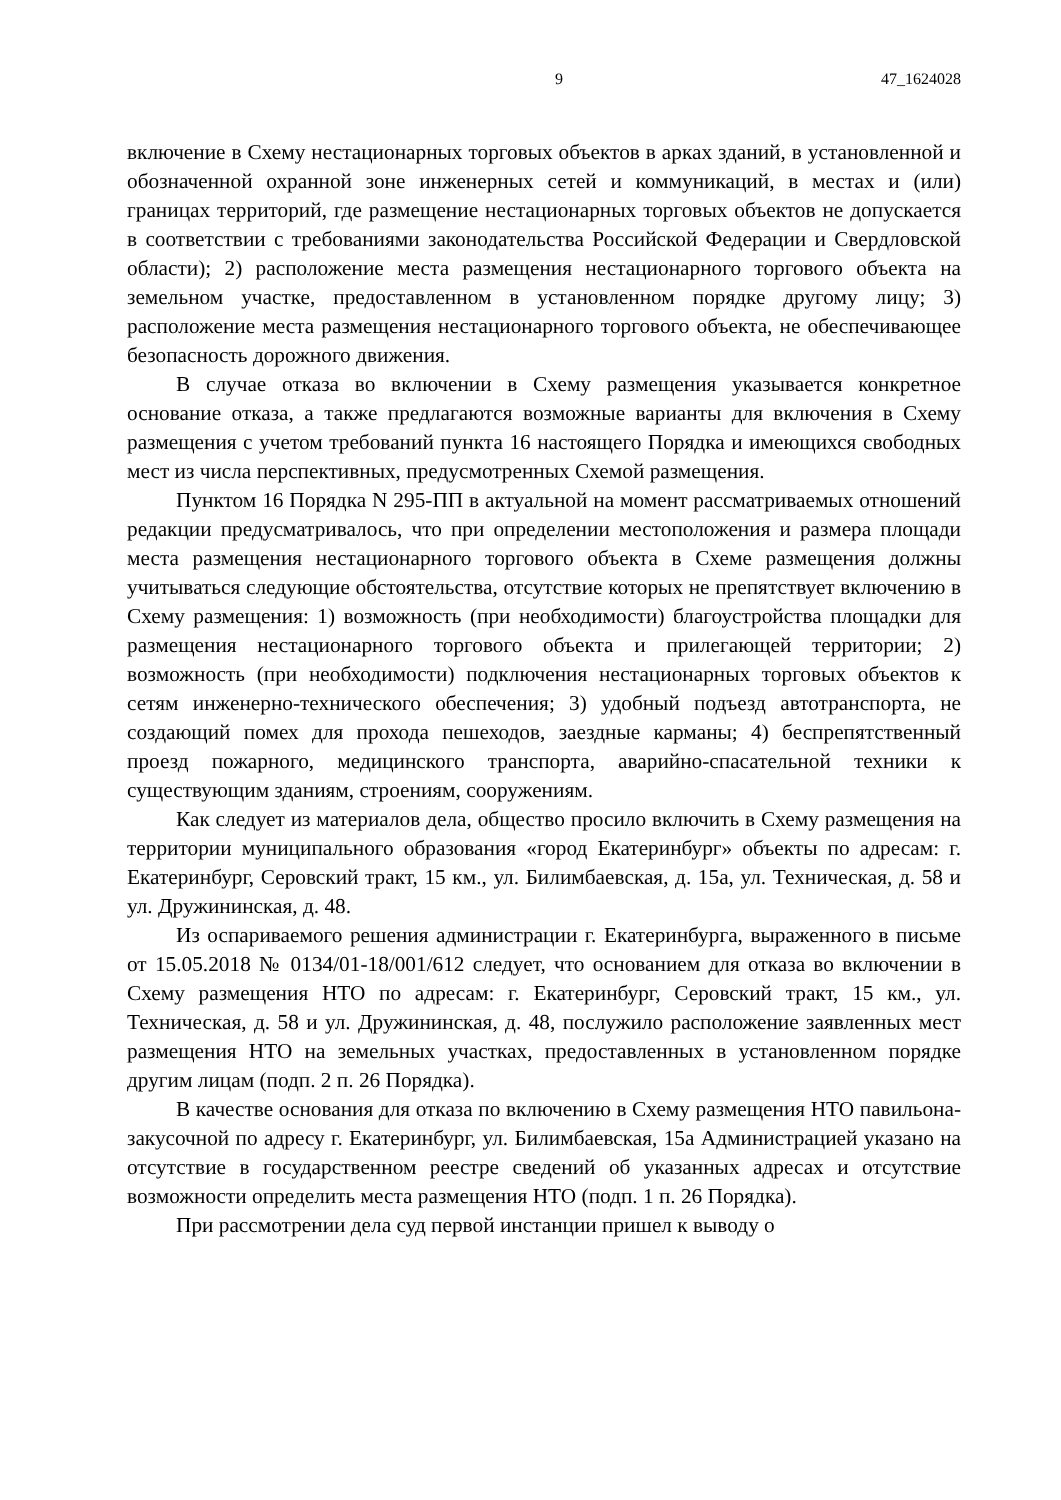9 47_1624028
включение в Схему нестационарных торговых объектов в арках зданий, в установленной и обозначенной охранной зоне инженерных сетей и коммуникаций, в местах и (или) границах территорий, где размещение нестационарных торговых объектов не допускается в соответствии с требованиями законодательства Российской Федерации и Свердловской области); 2) расположение места размещения нестационарного торгового объекта на земельном участке, предоставленном в установленном порядке другому лицу; 3) расположение места размещения нестационарного торгового объекта, не обеспечивающее безопасность дорожного движения.
В случае отказа во включении в Схему размещения указывается конкретное основание отказа, а также предлагаются возможные варианты для включения в Схему размещения с учетом требований пункта 16 настоящего Порядка и имеющихся свободных мест из числа перспективных, предусмотренных Схемой размещения.
Пунктом 16 Порядка N 295-ПП в актуальной на момент рассматриваемых отношений редакции предусматривалось, что при определении местоположения и размера площади места размещения нестационарного торгового объекта в Схеме размещения должны учитываться следующие обстоятельства, отсутствие которых не препятствует включению в Схему размещения: 1) возможность (при необходимости) благоустройства площадки для размещения нестационарного торгового объекта и прилегающей территории; 2) возможность (при необходимости) подключения нестационарных торговых объектов к сетям инженерно-технического обеспечения; 3) удобный подъезд автотранспорта, не создающий помех для прохода пешеходов, заездные карманы; 4) беспрепятственный проезд пожарного, медицинского транспорта, аварийно-спасательной техники к существующим зданиям, строениям, сооружениям.
Как следует из материалов дела, общество просило включить в Схему размещения на территории муниципального образования «город Екатеринбург» объекты по адресам: г. Екатеринбург, Серовский тракт, 15 км., ул. Билимбаевская, д. 15а, ул. Техническая, д. 58 и ул. Дружининская, д. 48.
Из оспариваемого решения администрации г. Екатеринбурга, выраженного в письме от 15.05.2018 № 0134/01-18/001/612 следует, что основанием для отказа во включении в Схему размещения НТО по адресам: г. Екатеринбург, Серовский тракт, 15 км., ул. Техническая, д. 58 и ул. Дружининская, д. 48, послужило расположение заявленных мест размещения НТО на земельных участках, предоставленных в установленном порядке другим лицам (подп. 2 п. 26 Порядка).
В качестве основания для отказа по включению в Схему размещения НТО павильона-закусочной по адресу г. Екатеринбург, ул. Билимбаевская, 15а Администрацией указано на отсутствие в государственном реестре сведений об указанных адресах и отсутствие возможности определить места размещения НТО (подп. 1 п. 26 Порядка).
При рассмотрении дела суд первой инстанции пришел к выводу о